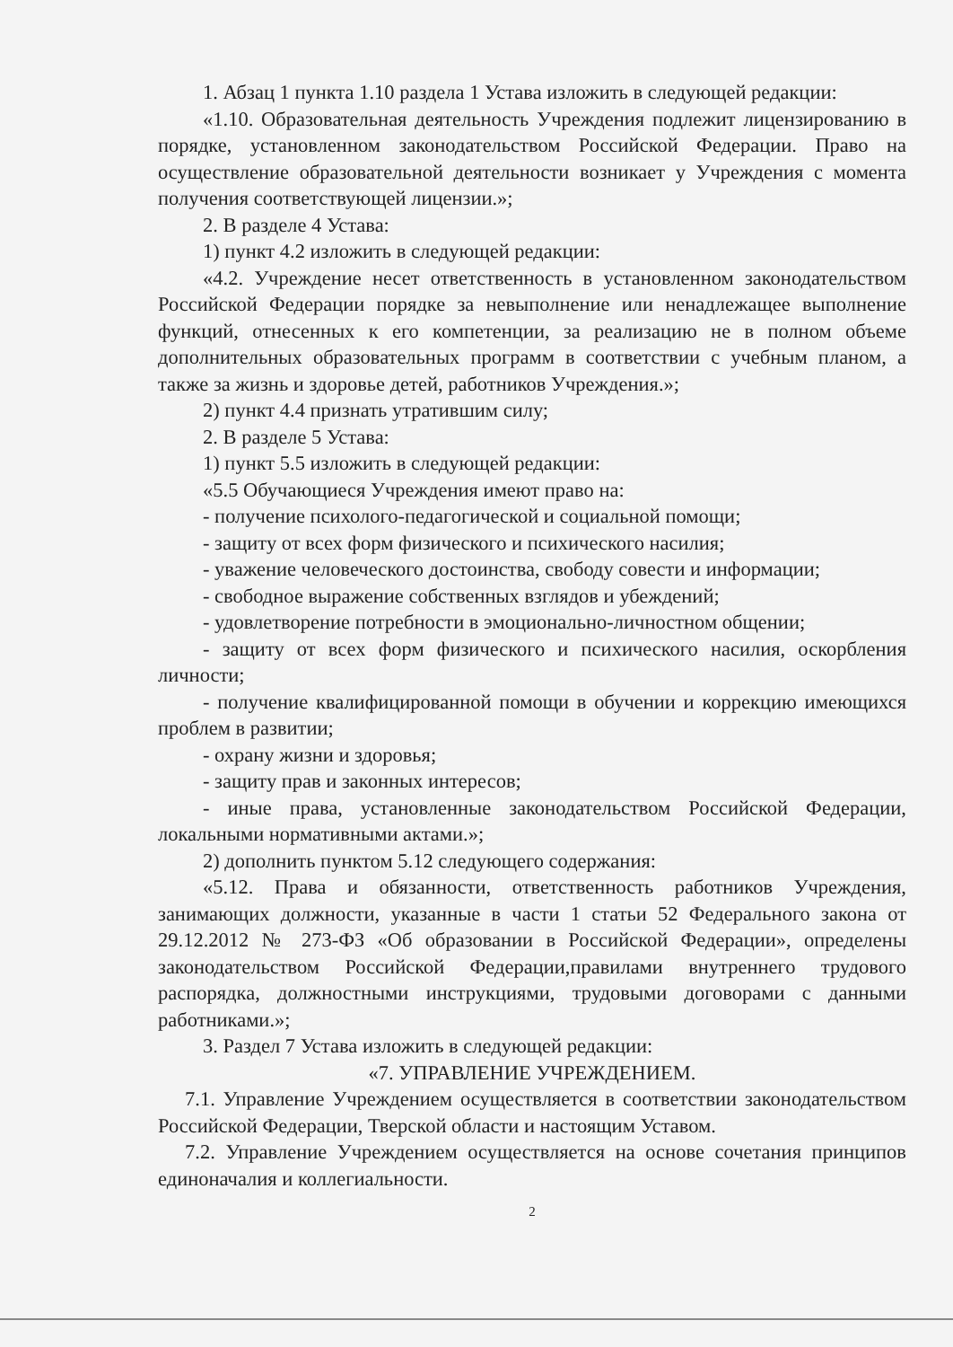1. Абзац 1 пункта 1.10 раздела 1 Устава изложить в следующей редакции:
«1.10. Образовательная деятельность Учреждения подлежит лицензированию в порядке, установленном законодательством Российской Федерации. Право на осуществление образовательной деятельности возникает у Учреждения с момента получения соответствующей лицензии.»;
2. В разделе 4 Устава:
1) пункт 4.2 изложить в следующей редакции:
«4.2. Учреждение несет ответственность в установленном законодательством Российской Федерации порядке за невыполнение или ненадлежащее выполнение функций, отнесенных к его компетенции, за реализацию не в полном объеме дополнительных образовательных программ в соответствии с учебным планом, а также за жизнь и здоровье детей, работников Учреждения.»;
2) пункт 4.4 признать утратившим силу;
2. В разделе 5 Устава:
1) пункт 5.5 изложить в следующей редакции:
«5.5 Обучающиеся Учреждения имеют право на:
- получение психолого-педагогической и социальной помощи;
- защиту от всех форм физического и психического насилия;
- уважение человеческого достоинства, свободу совести и информации;
- свободное выражение собственных взглядов и убеждений;
- удовлетворение потребности в эмоционально-личностном общении;
- защиту от всех форм физического и психического насилия, оскорбления личности;
- получение квалифицированной помощи в обучении и коррекцию имеющихся проблем в развитии;
- охрану жизни и здоровья;
- защиту прав и законных интересов;
- иные права, установленные законодательством Российской Федерации, локальными нормативными актами.»;
2) дополнить пунктом 5.12 следующего содержания:
«5.12. Права и обязанности, ответственность работников Учреждения, занимающих должности, указанные в части 1 статьи 52 Федерального закона от 29.12.2012 № 273-ФЗ «Об образовании в Российской Федерации», определены законодательством Российской Федерации,правилами внутреннего трудового распорядка, должностными инструкциями, трудовыми договорами с данными работниками.»;
3. Раздел 7 Устава изложить в следующей редакции:
«7. УПРАВЛЕНИЕ УЧРЕЖДЕНИЕМ.
7.1. Управление Учреждением осуществляется в соответствии законодательством Российской Федерации, Тверской области и настоящим Уставом.
7.2. Управление Учреждением осуществляется на основе сочетания принципов единоначалия и коллегиальности.
2